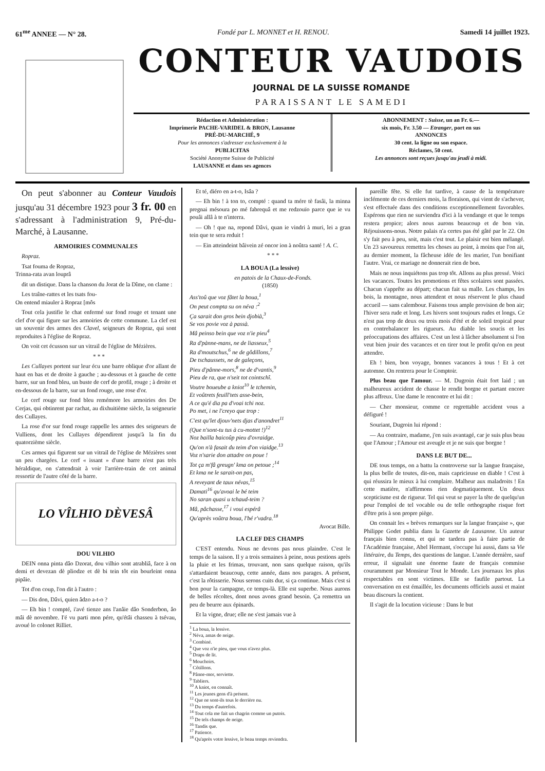61<sup>me</sup> ANNEE — N° 28. Fondé par L. MONNET et H. RENOU. Samedi 14 juillet 1923.
CONTEUR VAUDOIS
JOURNAL DE LA SUISSE ROMANDE
PARAISSANT LE SAMEDI
Rédaction et Administration :
Imprimerie PACHE-VARIDEL & BRON, Lausanne
PRÉ-DU-MARCHÉ, 9
Pour les annonces s'adresser exclusivement à la
PUBLICITAS
Société Anonyme Suisse de Publicité
LAUSANNE et dans ses agences
ABONNEMENT : Suisse, un an Fr. 6.—
six mois, Fr. 3.50 — Etranger, port en sus
ANNONCES
30 cent. la ligne ou son espace.
Réclames, 50 cent.
Les annonces sont reçues jusqu'au jeudi à midi.
On peut s'abonner au Conteur Vaudois jusqu'au 31 décembre 1923 pour 3 fr. 00 en s'adressant à l'administration 9, Pré-du-Marché, à Lausanne.
ARMOIRIES COMMUNALES
Ropraz.
Tsat fouma de Ropraz,
Trinna-rata avan louprâ
dit un distique. Dans la chanson du Jorat de la Dîme, on clame :
Les traîne-rattes et les tsats fou-
On entend miauler à Ropraz [môs
Tout cela justifie le chat enfermé sur fond rouge et tenant une clef d'or qui figure sur les armoiries de cette commune. La clef est un souvenir des armes des Clavel, seigneurs de Ropraz, qui sont reproduites à l'église de Ropraz.
On voit cet écusson sur un vitrail de l'église de Mézières.
* * *
Les Cullayes portent sur leur écu une barre oblique d'or allant de haut en bas et de droite à gauche ; au-dessous et à gauche de cette barre, sur un fond bleu, un buste de cerf de profil, rouge ; à droite et en-dessous de la barre, sur un fond rouge, une rose d'or.
Le cerf rouge sur fond bleu remémore les armoiries des De Cerjas, qui obtinrent par rachat, au dixhuitième siècle, la seigneurie des Cullayes.
La rose d'or sur fond rouge rappelle les armes des seigneurs de Vulliens, dont les Cullayes dépendirent jusqu'à la fin du quatorzième siècle.
Ces armes qui figurent sur un vitrail de l'église de Mézières sont un peu chargées. Le cerf « issant » d'une barre n'est pas très héraldique, on s'attendrait à voir l'arrière-train de cet animal ressortir de l'autre côté de la barre.
LO VÎLHIO DÈVESÂ
DOU VILHIO
DEIN onna pinta dâo Dzorat, dou vilhio sont atrabliâ, face à on demi et devezan dè pliodze et dè bi tein tôt ein bourleint onna pipâie.
Tot d'on coup, l'on dit à l'autro :
— Dis don, Dâvi, quien âdzo a-t-o ?
— Eh bin ! compté, i'avé tienze ans l'anâie dâo Sonderbon, âo mâi dè novembre. I'é vu parti mon pére, qu'étâi chasseu à tsévau, avoué lo colonet Rilliet.
Et té, diéro en a-t-o, Isâa ?
— Eh bin ! à ton to, compté : quand ta mére tè fasâi, la minna pregnai mésoura po mé fabrequâ et me redzouïo parce que ie vu pouâi allâ à te n'interra.
— Oh ! que na, repond Dâvi, quan ie vindri à muri, lei a gran tein que te sera reduit !
— Ein atteindeint bâivein zé oncor ion à noûtra santé ! A. C.
* * *
LA BOUA (La lessive)
en patois de la Chaux-de-Fonds.
(1850)
Ass'toû que voz fâtet la boua,<sup>1</sup>
On peut compta su on néva :<sup>2</sup>
Ça sarait don gros bein djobià,<sup>3</sup>
Se vos povie voz à passà.
Mâ peinso bein que voz n'ie pieu<sup>4</sup>
Ra d'pànne-mans, ne de liasseux,<sup>5</sup>
Ra d'moutschus,<sup>6</sup> ne de gôdillons,<sup>7</sup>
De tschaussets, ne de galeçons,
Pieu d'pânne-mors,<sup>8</sup> ne de d'vantis,<sup>9</sup>
Pieu de ra, que n'seit tot cointschî.
Voutre boueube a kniot<sup>10</sup> le tchemin,
Et voûtrets feuill'tets asse-bein,
A ce qu'é dia pa d'voai tchi noz.
Po met, i ne l'creyo que trop :
C'est qu'let djouv'nets djas d'anondret<sup>11</sup>
(Que n'sont-tu tus à cu-mottet !)<sup>12</sup>
Noz bailla baicoûp pieu d'ovraidge.
Qu'on n'à fasait du teim d'on viaidge.<sup>13</sup>
Voz n'sarie don attadre on poue !
Tot ça m'fâ greugn' kma on petoue ;<sup>14</sup>
Et kma ne le sarait-on pas,
A reveyant de taux névas,<sup>15</sup>
Damati<sup>16</sup> qu'avoai le bé teim
No saran quasi u tchaud-teim ?
Mâ, pâchasse,<sup>17</sup> i voui espérâ
Qu'après voûtra boua, l'bé r'vadra.<sup>18</sup>
Avocat Bille.
LA CLEF DES CHAMPS
C'EST entendu. Nous ne devons pas nous plaindre. C'est le temps de la saison. Il y a trois semaines à peine, nous pestions après la pluie et les frimas, trouvant, non sans quelque raison, qu'ils s'attardaient beaucoup, cette année, dans nos parages. A présent, c'est la rôtisserie. Nous serons cuits dur, si ça continue. Mais c'est si bon pour la campagne, ce temps-là. Elle est superbe. Nous aurons de belles récoltes, dont nous avons grand besoin. Ça remettra un peu de beurre aux épinards.
Et la vigne, drue; elle ne s'est jamais vue à
<sup>1</sup> La boua, la lessive.
<sup>2</sup> Néva, amas de neige.
<sup>3</sup> Combiné.
<sup>4</sup> Que voz n'ie pieu, que vous n'avez plus.
<sup>5</sup> Draps de lit.
<sup>6</sup> Mouchoirs.
<sup>7</sup> Côtillons.
<sup>8</sup> Pânne-mor, serviette.
<sup>9</sup> Tabliers.
<sup>10</sup> A kniot, en connaît.
<sup>11</sup> Les jeunes gens d'à présent.
<sup>12</sup> Que ne sont-ils tous le derrière nu.
<sup>13</sup> Du temps d'autrefois.
<sup>14</sup> Tout cela me fait un chagrin comme un putois.
<sup>15</sup> De tels champs de neige.
<sup>16</sup> Tandis que.
<sup>17</sup> Patience.
<sup>18</sup> Qu'après votre lessive, le beau temps reviendra.
pareille fête. Si elle fut tardive, à cause de la température inclémente de ces derniers mois, la floraison, qui vient de s'achever, s'est effectuée dans des conditions exceptionnellement favorables. Espérons que rien ne surviendra d'ici à la vendange et que le temps restera propice; alors nous aurons beaucoup et de bon vin. Réjouissons-nous. Notre palais n'a certes pas été gâté par le 22. On s'y fait peu à peu, soit, mais c'est tout. Le plaisir est bien mélangé. Un 23 savoureux remettra les choses au point, à moins que l'on ait, au dernier moment, la fâcheuse idée de les marier, l'un bonifiant l'autre. Vrai, ce mariage ne donnerait rien de bon.
Mais ne nous inquiétons pas trop tôt. Allons au plus pressé. Voici les vacances. Toutes les promotions et fêtes scolaires sont passées. Chacun s'apprête au départ; chacun fait sa malle. Les champs, les bois, la montagne, nous attendent et nous réservent le plus chaud accueil — sans calembour. Faisons tous ample provision de bon air; l'hiver sera rude et long. Les hivers sont toujours rudes et longs. Ce n'est pas trop de deux ou trois mois d'été et de soleil tropical pour en contrebalancer les rigueurs. Au diable les soucis et les préoccupations des affaires. C'est un lest à lâcher absolument si l'on veut bien jouir des vacances et en tirer tout le profit qu'on en peut attendre.
Eh ! bien, bon voyage, bonnes vacances à tous ! Et à cet automne. On rentrera pour le Comptoir.
Plus beau que l'amour. — M. Dugroin était fort laid ; un malheureux accident de chasse le rendit borgne et partant encore plus affreux. Une dame le rencontre et lui dit :
— Cher monsieur, comme ce regrettable accident vous a défiguré !
Souriant, Dugroin lui répond :
— Au contraire, madame, j'en suis avantagé, car je suis plus beau que l'Amour ; l'Amour est aveugle et je ne suis que borgne !
DANS LE BUT DE...
DE tous temps, on a battu la controverse sur la langue française, la plus belle de toutes, dit-on, mais capricieuse en diable ! C'est à qui réussira le mieux à lui complaire. Malheur aux maladroits ! En cette matière, n'affirmons rien dogmatiquement. Un doux scepticisme est de rigueur. Tel qui veut se payer la tête de quelqu'un pour l'emploi de tel vocable ou de telle orthographe risque fort d'être pris à son propre piège.
On connait les « brèves remarques sur la langue française », que Philippe Godet publia dans la Gazette de Lausanne. Un auteur français bien connu, et qui ne tardera pas à faire partie de l'Académie française, Abel Hermant, s'occupe lui aussi, dans sa Vie littéraire, du Temps, des questions de langue. L'année dernière, sauf erreur, il signalait une énorme faute de français commise couramment par Monsieur Tout le Monde. Les journaux les plus respectables en sont victimes. Elle se faufile partout. La conversation en est émaillée, les documents officiels aussi et maint beau discours la contient.
Il s'agit de la locution vicieuse : Dans le but